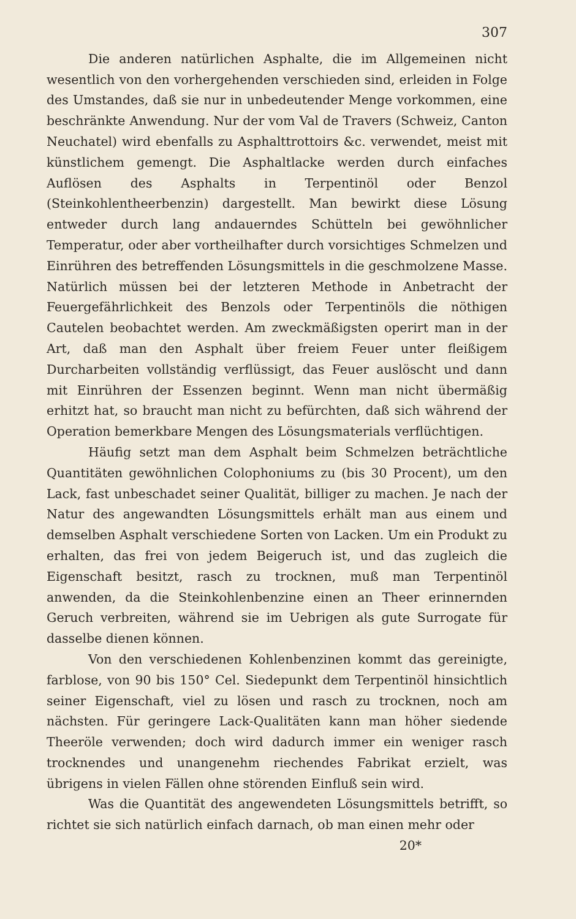307
Die anderen natürlichen Asphalte, die im Allgemeinen nicht wesentlich von den vorhergehenden verschieden sind, erleiden in Folge des Umstandes, daß sie nur in unbedeutender Menge vorkommen, eine beschränkte Anwendung. Nur der vom Val de Travers (Schweiz, Canton Neuchatel) wird ebenfalls zu Asphalttrottoirs &c. verwendet, meist mit künstlichem gemengt. Die Asphaltlacke werden durch einfaches Auflösen des Asphalts in Terpentinöl oder Benzol (Steinkohlentheerbenzin) dargestellt. Man bewirkt diese Lösung entweder durch lang andauerndes Schütteln bei gewöhnlicher Temperatur, oder aber vortheilhafter durch vorsichtiges Schmelzen und Einrühren des betreffenden Lösungsmittels in die geschmolzene Masse. Natürlich müssen bei der letzteren Methode in Anbetracht der Feuergefährlichkeit des Benzols oder Terpentinöls die nöthigen Cautelen beobachtet werden. Am zweckmäßigsten operirt man in der Art, daß man den Asphalt über freiem Feuer unter fleißigem Durcharbeiten vollständig verflüssigt, das Feuer auslöscht und dann mit Einrühren der Essenzen beginnt. Wenn man nicht übermäßig erhitzt hat, so braucht man nicht zu befürchten, daß sich während der Operation bemerkbare Mengen des Lösungsmaterials verflüchtigen.
Häufig setzt man dem Asphalt beim Schmelzen beträchtliche Quantitäten gewöhnlichen Colophoniums zu (bis 30 Procent), um den Lack, fast unbeschadet seiner Qualität, billiger zu machen. Je nach der Natur des angewandten Lösungsmittels erhält man aus einem und demselben Asphalt verschiedene Sorten von Lacken. Um ein Produkt zu erhalten, das frei von jedem Beigeruch ist, und das zugleich die Eigenschaft besitzt, rasch zu trocknen, muß man Terpentinöl anwenden, da die Steinkohlenbenzine einen an Theer erinnernden Geruch verbreiten, während sie im Uebrigen als gute Surrogate für dasselbe dienen können.
Von den verschiedenen Kohlenbenzinen kommt das gereinigte, farblose, von 90 bis 150° Cel. Siedepunkt dem Terpentinöl hinsichtlich seiner Eigenschaft, viel zu lösen und rasch zu trocknen, noch am nächsten. Für geringere Lack-Qualitäten kann man höher siedende Theeröle verwenden; doch wird dadurch immer ein weniger rasch trocknendes und unangenehm riechendes Fabrikat erzielt, was übrigens in vielen Fällen ohne störenden Einfluß sein wird.
Was die Quantität des angewendeten Lösungsmittels betrifft, so richtet sie sich natürlich einfach darnach, ob man einen mehr oder
20*